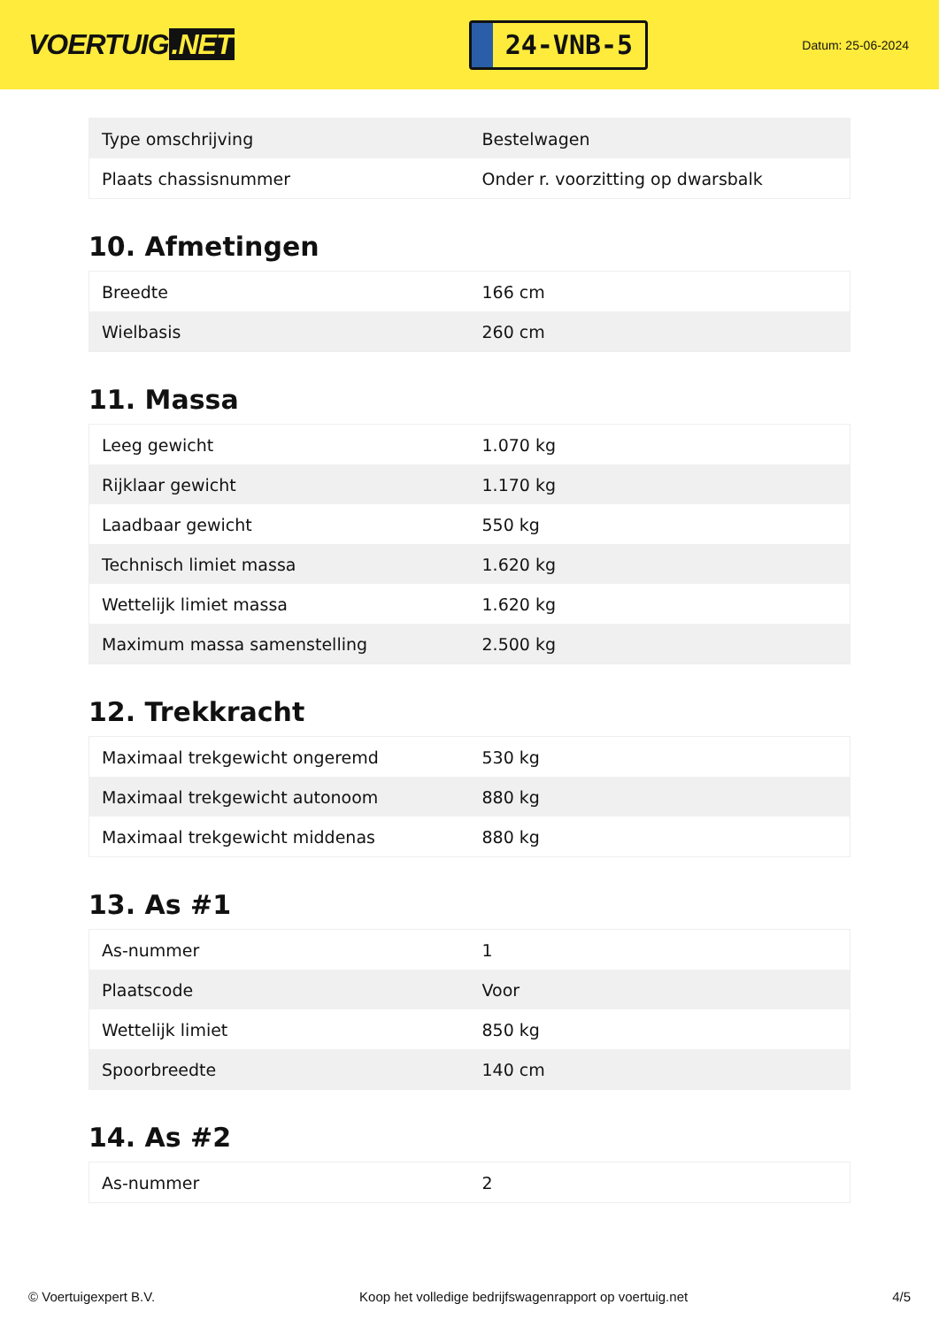VOERTUIG.NET
24-VNB-5
Datum: 25-06-2024
| Type omschrijving | Bestelwagen |
| Plaats chassisnummer | Onder r. voorzitting op dwarsbalk |
10. Afmetingen
| Breedte | 166 cm |
| Wielbasis | 260 cm |
11. Massa
| Leeg gewicht | 1.070 kg |
| Rijklaar gewicht | 1.170 kg |
| Laadbaar gewicht | 550 kg |
| Technisch limiet massa | 1.620 kg |
| Wettelijk limiet massa | 1.620 kg |
| Maximum massa samenstelling | 2.500 kg |
12. Trekkracht
| Maximaal trekgewicht ongeremd | 530 kg |
| Maximaal trekgewicht autonoom | 880 kg |
| Maximaal trekgewicht middenas | 880 kg |
13. As #1
| As-nummer | 1 |
| Plaatscode | Voor |
| Wettelijk limiet | 850 kg |
| Spoorbreedte | 140 cm |
14. As #2
| As-nummer | 2 |
© Voertuigexpert B.V. Koop het volledige bedrijfswagenrapport op voertuig.net 4/5